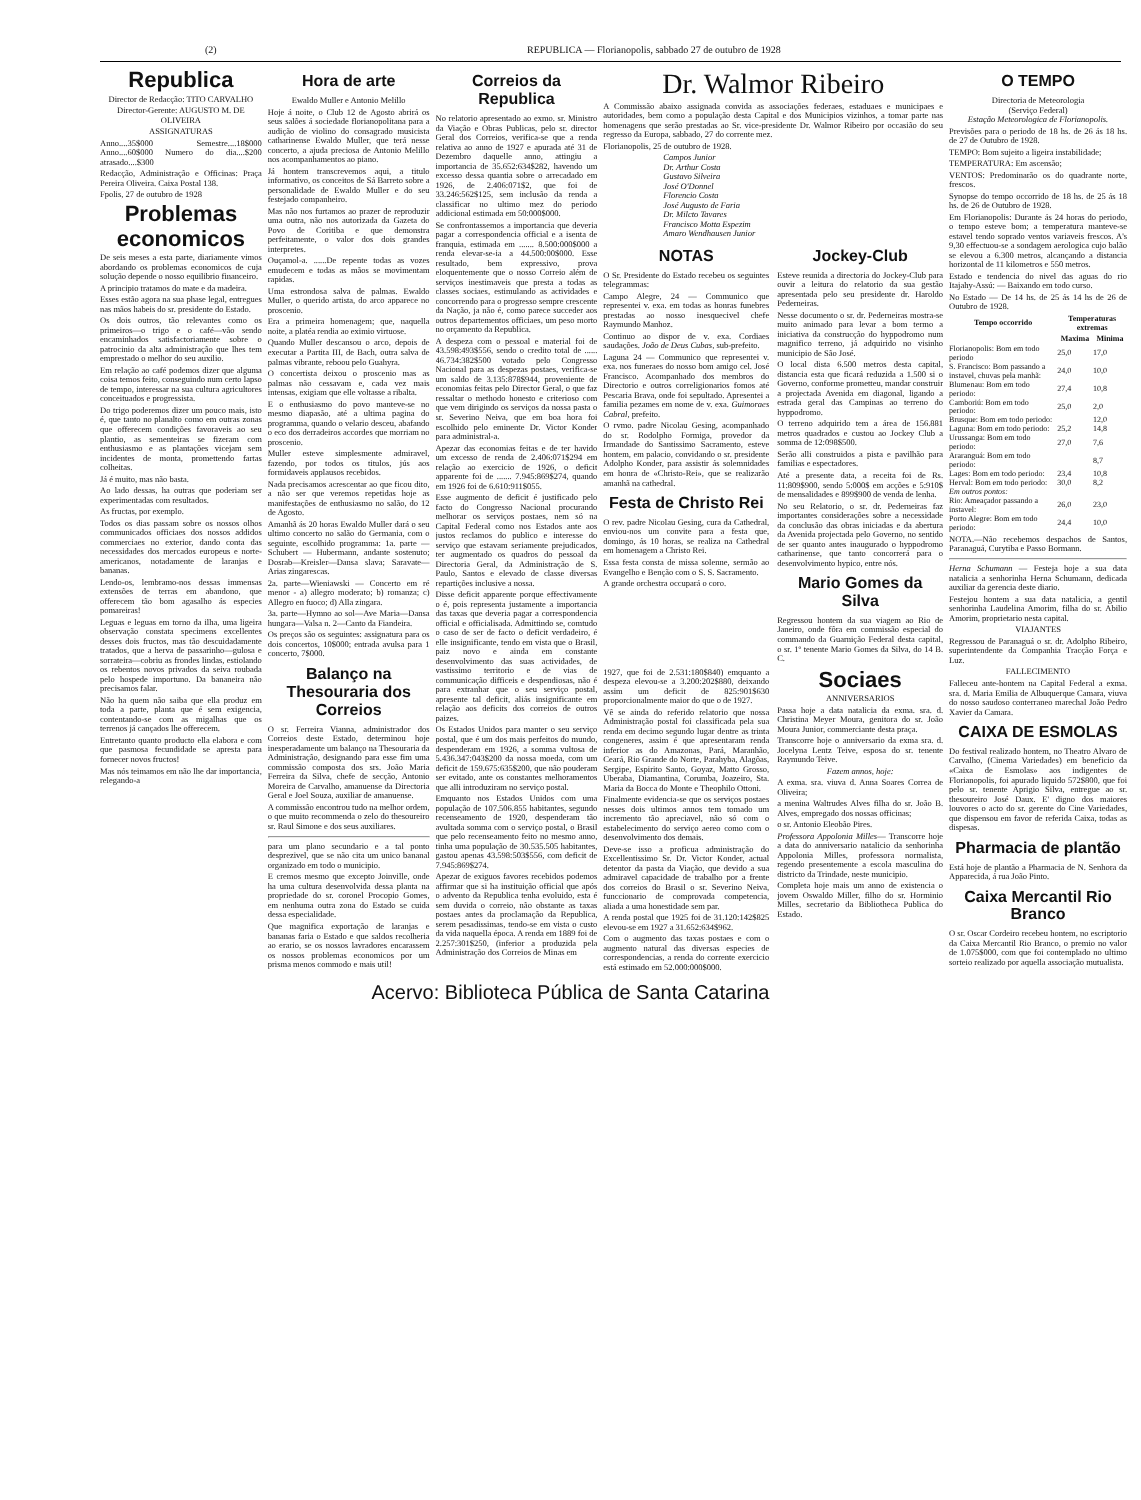(2) REPUBLICA — Florianopolis, sabbado 27 de outubro de 1928
Republica
Director de Redacção: TITO CARVALHO
Director-Gerente: AUGUSTO M. DE OLIVEIRA
ASSIGNATURAS
Anno....35$000 Semestre....18$000 Anno....60$000 Numero do dia....$200 atrasado....$300
Redacção, Administração e Officinas: Praça Pereira Oliveira. Caixa Postal 138.
Fpolis, 27 de outubro de 1928
Problemas economicos
De seis meses a esta parte, diariamente vimos abordando os problemas economicos de cuja solução depende o nosso equilibrio financeiro.
A principio tratamos do mate e da madeira.
Esses estão agora na sua phase legal, entregues nas mãos habeis do sr. presidente do Estado.
Os dois outros, tão relevantes como os primeiros—o trigo e o café—vão sendo encaminhados satisfactoriamente sobre o patrocinio da alta administração que lhes tem emprestado o melhor do seu auxilio.
Em relação ao café podemos dizer que alguma coisa temos feito, conseguindo num certo lapso de tempo, interessar na sua cultura agricultores conceituados e progressista.
Do trigo poderemos dizer um pouco mais, isto é, que tanto no planalto como em outras zonas que offerecem condições favoraveis ao seu plantio, as sementeiras se fizeram com enthusiasmo e as plantações vicejam sem incidentes de monta, promettendo fartas colheitas.
Já é muito, mas não basta.
Ao lado dessas, ha outras que poderiam ser experimentadas com resultados.
As fructas, por exemplo.
Todos os dias passam sobre os nossos olhos communicados officiaes dos nossos addidos commerciaes no exterior, dando conta das necessidades dos mercados europeus e norte-americanos, notadamente de laranjas e bananas.
Lendo-os, lembramo-nos dessas immensas extensões de terras em abandono, que offerecem tão bom agasalho ás especies pomareiras!
Leguas e leguas em torno da ilha, uma ligeira observação constata specimens excellentes desses dois fructos, mas tão descuidadamente tratados, que a herva de passarinho—gulosa e sorrateira—cobriu as frondes lindas, estiolando os rebentos novos privados da seiva roubada pelo hospede importuno. Da bananeira não precisamos falar.
Não ha quem não saiba que ella produz em toda a parte, planta que é sem exigencia, contentando-se com as migalhas que os terrenos já cançados lhe offerecem.
Entretanto quanto producto ella elabora e com que pasmosa fecundidade se apresta para fornecer novos fructos!
Mas nós teimamos em não lhe dar importancia, relegando-a
Hora de arte
Ewaldo Muller e Antonio Melillo
Hoje á noite, o Club 12 de Agosto abrirá os seus salões á sociedade florianopolitana para a audição de violino do consagrado musicista catharinense Ewaldo Muller, que terá nesse concerto, a ajuda preciosa de Antonio Melillo nos acompanhamentos ao piano.
Já hontem transcrevemos aqui, a titulo informativo, os conceitos de Sá Barreto sobre a personalidade de Ewaldo Muller e do seu festejado companheiro.
Mas não nos furtamos ao prazer de reproduzir uma outra, não nos autorizada da Gazeta do Povo de Coritiba e que demonstra perfeitamente, o valor dos dois grandes interpretes.
Ouçamol-a. ......De repente todas as vozes emudecem e todas as mãos se movimentam rapidas.
Uma estrondosa salva de palmas. Ewaldo Muller, o querido artista, do arco apparece no proscenio.
Era a primeira homenagem; que, naquella noite, a platéa rendia ao eximio virtuose.
Quando Muller descansou o arco, depois de executar a Partita III, de Bach, outra salva de palmas vibrante, reboou pelo Guahyra.
O concertista deixou o proscenio mas as palmas não cessavam e, cada vez mais intensas, exigiam que elle voltasse a ribalta.
E o enthusiasmo do povo manteve-se no mesmo diapasão, até a ultima pagina do programma, quando o velario desceu, abafando o eco dos derradeiros accordes que morriam no proscenio.
Muller esteve simplesmente admiravel, fazendo, por todos os titulos, jús aos formidaveis applausos recebidos.
Nada precisamos acrescentar ao que ficou dito, a não ser que veremos repetidas hoje as manifestações de enthusiasmo no salão, do 12 de Agosto.
Amanhã ás 20 horas Ewaldo Muller dará o seu ultimo concerto no salão do Germania, com o seguinte, escolhido programma: 1a. parte — Schubert — Hubermann, andante sostenuto; Dosrab—Kreisler—Dansa slava; Saravate—Arias zingarescas.
2a. parte—Wieniawski — Concerto em ré menor - a) allegro moderato; b) romanza; c) Allegro en fuoco; d) Alla zingara.
3a. parte—Hymno ao sol—Ave Maria—Dansa hungara—Valsa n. 2—Canto da Fiandeira.
Os preços são os seguintes: assignatura para os dois concertos, 10$000; entrada avulsa para 1 concerto, 7$000.
Balanço na Thesouraria dos Correios
O sr. Ferreira Vianna, administrador dos Correios deste Estado, determinou hoje inesperadamente um balanço na Thesouraria da Administração, designando para esse fim uma commissão composta dos srs. João Maria Ferreira da Silva, chefe de secção, Antonio Moreira de Carvalho, amanuense da Directoria Geral e Joel Souza, auxiliar de amanuense.
A commissão encontrou tudo na melhor ordem, o que muito recommenda o zelo do thesoureiro sr. Raul Simone e dos seus auxiliares.
para um plano secundario e a tal ponto desprezivel, que se não cita um unico bananal organizado em todo o municipio.
E cremos mesmo que excepto Joinville, onde ha uma cultura desenvolvida dessa planta na propriedade do sr. coronel Procopio Gomes, em nenhuma outra zona do Estado se cuida dessa especialidade.
Que magnifica exportação de laranjas e bananas faria o Estado e que saldos recolheria ao erario, se os nossos lavradores encarassem os nossos problemas economicos por um prisma menos commodo e mais util!
Correios da Republica
No relatorio apresentado ao exmo. sr. Ministro da Viação e Obras Publicas, pelo sr. director Geral dos Correios, verifica-se que a renda relativa ao anno de 1927 e apurada até 31 de Dezembro daquelle anno, attingiu a importancia de 35.652:634$282, havendo um excesso dessa quantia sobre o arrecadado em 1926, de 2.406:071$2, que foi de 33.246:562$125, sem inclusão da renda a classificar no ultimo mez do periodo addicional estimada em 50:000$000.
Se confrontassemos a importancia que deveria pagar a correspondencia official e a isenta de franquia, estimada em ....... 8.500:000$000 a renda elevar-se-ia a 44.500:00$000. Esse resultado, bem expressivo, prova eloquentemente que o nosso Correio além de serviços inestimaveis que presta a todas as classes sociaes, estimulando as actividades e concorrendo para o progresso sempre crescente da Nação, ja não é, como parece succeder aos outros departementos officiaes, um peso morto no orçamento da Republica.
A despeza com o pessoal e material foi de 43.598:493$556, sendo o credito total de ...... 46.734:382$500 votado pelo Congresso Nacional para as despezas postaes, verifica-se um saldo de 3.135:878$944, proveniente de economias feitas pelo Director Geral, o que faz ressaltar o methodo honesto e criterioso com que vem dirigindo os serviços da nossa pasta o sr. Severino Neiva, que em boa hora foi escolhido pelo eminente Dr. Victor Konder para administral-a.
Apezar das economias feitas e de ter havido um excesso de renda de 2.406:071$294 em relação ao exercicio de 1926, o deficit apparente foi de ....... 7.945:869$274, quando em 1926 foi de 6.610:911$055.
Esse augmento de deficit é justificado pelo facto do Congresso Nacional procurando melhorar os serviços postaes, nem só na Capital Federal como nos Estados ante aos justos reclamos do publico e interesse do serviço que estavam seriamente prejudicados, ter augmentado os quadros do pessoal da Directoria Geral, da Administração de S. Paulo, Santos e elevado de classe diversas repartições inclusive a nossa.
Disse deficit apparente porque effectivamente o é, pois representa justamente a importancia das taxas que deveria pagar a correspondencia official e officialisada. Admittindo se, comtudo o caso de ser de facto o deficit verdadeiro, é elle insignificante, tendo em vista que o Brasil, paiz novo e ainda em constante desenvolvimento das suas actividades, de vastissimo territorio e de vias de communicação difficeis e despendiosas, não é para extranhar que o seu serviço postal, apresente tal deficit, aliás insignificante em relação aos deficits dos correios de outros paizes.
Os Estados Unidos para manter o seu serviço postal, que é um dos mais perfeitos do mundo, despenderam em 1926, a somma vultosa de 5.436.347:043$200 da nossa moeda, com um deficit de 159.675:635$200, que não pouderam ser evitado, ante os constantes melhoramentos que alli introduziram no serviço postal.
Emquanto nos Estados Unidos com uma população de 107.506.855 habitantes, segundo recenseamento de 1920, despenderam tão avultada somma com o serviço postal, o Brasil que pelo recenseamento feito no mesmo anno, tinha uma população de 30.535.505 habitantes, gastou apenas 43.598:503$556, com deficit de 7.945:869$274.
Apezar de exiguos favores recebidos podemos affirmar que si ha instituição official que após o advento da Republica tenha evoluido, esta é sem duvida o correio, não obstante as taxas postaes antes da proclamação da Republica, serem pesadissimas, tendo-se em vista o custo da vida naquella época. A renda em 1889 foi de 2.257:301$250, (inferior a produzida pela Administração dos Correios de Minas em
Dr. Walmor Ribeiro
A Commissão abaixo assignada convida as associações federaes, estaduaes e municipaes e autoridades, bem como a população desta Capital e dos Municipios vizinhos, a tomar parte nas homenagens que serão prestadas ao Sr. vice-presidente Dr. Walmor Ribeiro por occasião do seu regresso da Europa, sabbado, 27 do corrente mez.
Florianopolis, 25 de outubro de 1928.
Campos Junior
Dr. Arthur Costa
Gustavo Silveira
José O'Donnel
Florencio Costa
José Augusto de Faria
Dr. Milcto Tavares
Francisco Motta Espezim
Amaro Wendhausen Junior
NOTAS
O Sr. Presidente do Estado recebeu os seguintes telegrammas:
Campo Alegre, 24 — Communico que representei v. exa. em todas as honras funebres prestadas ao nosso inesquecivel chefe Raymundo Manhoz.
Continuo ao dispor de v. exa. Cordiaes saudações. João de Deus Cubas, sub-prefeito.
Laguna 24 — Communico que representei v. exa. nos funeraes do nosso bom amigo cel. José Francisco. Acompanhado dos membros do Directorio e outros correligionarios fomos até Pescaria Brava, onde foi sepultado. Apresentei a familia pezames em nome de v. exa. Guimoraes Cabral, prefeito.
O rvmo. padre Nicolau Gesing, acompanhado do sr. Rodolpho Formiga, provedor da Irmandade do Santissimo Sacramento, esteve hontem, em palacio, convidando o sr. presidente Adolpho Konder, para assistir ás solemnidades em honra de «Christo-Rei», que se realizarão amanhã na cathedral.
Festa de Christo Rei
O rev. padre Nicolau Gesing, cura da Cathedral, enviou-nos um convite para a festa que, domingo, ás 10 horas, se realiza na Cathedral em homenagem a Christo Rei.
Essa festa consta de missa solenne, sermão ao Evangelho e Benção com o S. S. Sacramento.
A grande orchestra occupará o coro.
Jockey-Club
Esteve reunida a directoria do Jockey-Club para ouvir a leitura do relatorio da sua gestão apresentada pelo seu presidente dr. Haroldo Pederneiras.
Nesse documento o sr. dr. Pederneiras mostra-se muito animado para levar a bom termo a iniciativa da construcção do hyppodromo num magnifico terreno, já adquirido no visinho municipio de São José.
O local dista 6.500 metros desta capital, distancia esta que ficará reduzida a 1.500 si o Governo, conforme prometteu, mandar construir a projectada Avenida em diagonal, ligando a estrada geral das Campinas ao terreno do hyppodromo.
O terreno adquirido tem a área de 156.881 metros quadrados e custou ao Jockey Club a somma de 12:098$500.
Serão alli construidos a pista e pavilhão para familias e espectadores.
Até a presente data, a receita foi de Rs. 11:809$900, sendo 5:000$ em acções e 5:910$ de mensalidades e 899$900 de venda de lenha.
No seu Relatorio, o sr. dr. Pederneiras faz importantes considerações sobre a necessidade da conclusão das obras iniciadas e da abertura da Avenida projectada pelo Governo, no sentido de ser quanto antes inaugurado o hyppodromo catharinense, que tanto concorrerá para o desenvolvimento hypico, entre nós.
Mario Gomes da Silva
Regressou hontem da sua viagem ao Rio de Janeiro, onde fôra em commissão especial do commando da Guarnição Federal desta capital, o sr. 1º tenente Mario Gomes da Silva, do 14 B. C.
1927, que foi de 2.531:180$840) emquanto a despeza elevou-se a 3.200:202$880, deixando assim um deficit de 825:901$630 proporcionalmente maior do que o de 1927.
Vê se ainda do referido relatorio que nossa Administração postal foi classificada pela sua renda em decimo segundo lugar dentre as trinta congeneres, assim é que apresentaram renda inferior as do Amazonas, Pará, Maranhão, Ceará, Rio Grande do Norte, Parahyba, Alagôas, Sergipe, Espirito Santo, Goyaz, Matto Grosso, Uberaba, Diamantina, Corumba, Joazeiro, Sta. Maria da Bocca do Monte e Theophilo Ottoni.
Finalmente evidencia-se que os serviços postaes nesses dois ultimos annos tem tomado um incremento tão apreciavel, não só com o estabelecimento do serviço aereo como com o desenvolvimento dos demais.
Deve-se isso a proficua administração do Excellentissimo Sr. Dr. Victor Konder, actual detentor da pasta da Viação, que devido a sua admiravel capacidade de trabalho por a frente dos correios do Brasil o sr. Severino Neiva, funccionario de comprovada competencia, aliada a uma honestidade sem par.
A renda postal que 1925 foi de 31.120:142$825 elevou-se em 1927 a 31.652:634$962.
Com o augmento das taxas postaes e com o augmento natural das diversas especies de correspondencias, a renda do corrente exercicio está estimado em 52.000:000$000.
Sociaes
ANNIVERSARIOS
Passa hoje a data natalicia da exma. sra. d. Christina Meyer Moura, genitora do sr. João Moura Junior, commerciante desta praça.
Transcorre hoje o anniversario da exma sra. d. Jocelyna Lentz Teive, esposa do sr. tenente Raymundo Teive.
Fazem annos, hoje:
A exma. sra. viuva d. Anna Soares Correa de Oliveira;
a menina Waltrudes Alves filha do sr. João B. Alves, empregado dos nossas officinas;
o sr. Antonio Eleobão Pires.
Professora Appolonia Milles— Transcorre hoje a data do anniversario natalicio da senhorinha Appolonia Milles, professora normalista, regendo presentemente a escola masculina do districto da Trindade, neste municipio.
Completa hoje mais um anno de existencia o jovem Oswaldo Miller, filho do sr. Horminio Milles, secretario da Bibliotheca Publica do Estado.
O TEMPO
Directoria de Meteorologia
(Serviço Federal)
Estação Meteorologica de Florianopolis.
Previsões para o periodo de 18 hs. de 26 ás 18 hs. de 27 de Outubro de 1928.
TEMPO: Bom sujeito a ligeira instabilidade;
TEMPERATURA: Em ascensão;
VENTOS: Predominarão os do quadrante norte, frescos.
Synopse do tempo occorrido de 18 hs. de 25 ás 18 hs. de 26 de Outubro de 1928.
Em Florianopolis: Durante ás 24 horas do periodo, o tempo esteve bom; a temperatura manteve-se estavel tendo soprado ventos variaveis frescos. A's 9,30 effectuou-se a sondagem aerologica cujo balão se elevou a 6.300 metros, alcançando a distancia horizontal de 11 kilometros e 550 metros.
Estado e tendencia do nivel das aguas do rio Itajahy-Assú: — Baixando em todo curso.
No Estado — De 14 hs. de 25 ás 14 hs de 26 de Outubro de 1928.
| Tempo occorrido | Temperaturas extremas | |
| --- | --- | --- |
| | Maxima | Minima |
| Florianopolis: Bom em todo periodo | 25,0 | 17,0 |
| S. Francisco: Bom passando a instavel, chuvas pela manhã: | 24,0 | 10,0 |
| Blumenau: Bom em todo periodo: | 27,4 | 10,8 |
| Camboriú: Bom em todo periodo: | 25,0 | 2,0 |
| Brusque: Bom em todo periodo: | | 12,0 |
| Laguna: Bom em todo periodo: | 25,2 | 14,8 |
| Urussanga: Bom em todo periodo: | 27,0 | 7,6 |
| Araranguá: Bom em todo periodo: | | 8,7 |
| Lages: Bom em todo periodo: | 23,4 | 10,8 |
| Herval: Bom em todo periodo: | 30,0 | 8,2 |
| Em outros pontos: | | |
| Rio: Ameaçador passando a instavel: | 26,0 | 23,0 |
| Porto Alegre: Bom em todo periodo: | 24,4 | 10,0 |
NOTA.—Não recebemos despachos de Santos, Paranaguá, Curytiba e Passo Bormann.
Herna Schumann — Festeja hoje a sua data natalicia a senhorinha Herna Schumann, dedicada auxiliar da gerencia deste diario.
Festejou hontem a sua data natalicia, a gentil senhorinha Laudelina Amorim, filha do sr. Abilio Amorim, proprietario nesta capital.
VIAJANTES
Regressou de Paranaguá o sr. dr. Adolpho Ribeiro, superintendente da Companhia Tracção Força e Luz.
FALLECIMENTO
Falleceu ante-hontem na Capital Federal a exma. sra. d. Maria Emilia de Albuquerque Camara, viuva do nosso saudoso conterraneo marechal João Pedro Xavier da Camara.
CAIXA DE ESMOLAS
Do festival realizado hontem, no Theatro Alvaro de Carvalho, (Cinema Variedades) em beneficio da «Caixa de Esmolas» aos indigentes de Florianopolis, foi apurado liquido 572$800, que foi pelo sr. tenente Aprigio Silva, entregue ao sr. thesoureiro José Daux. E' digno dos maiores louvores o acto do sr. gerente do Cine Variedades, que dispensou em favor de referida Caixa, todas as dispesas.
Pharmacia de plantão
Está hoje de plantão a Pharmacia de N. Senhora da Apparecida, á rua João Pinto.
Caixa Mercantil Rio Branco
O sr. Oscar Cordeiro recebeu hontem, no escriptorio da Caixa Mercantil Rio Branco, o premio no valor de 1.075$000, com que foi contemplado no ultimo sorteio realizado por aquella associação mutualista.
Acervo: Biblioteca Pública de Santa Catarina